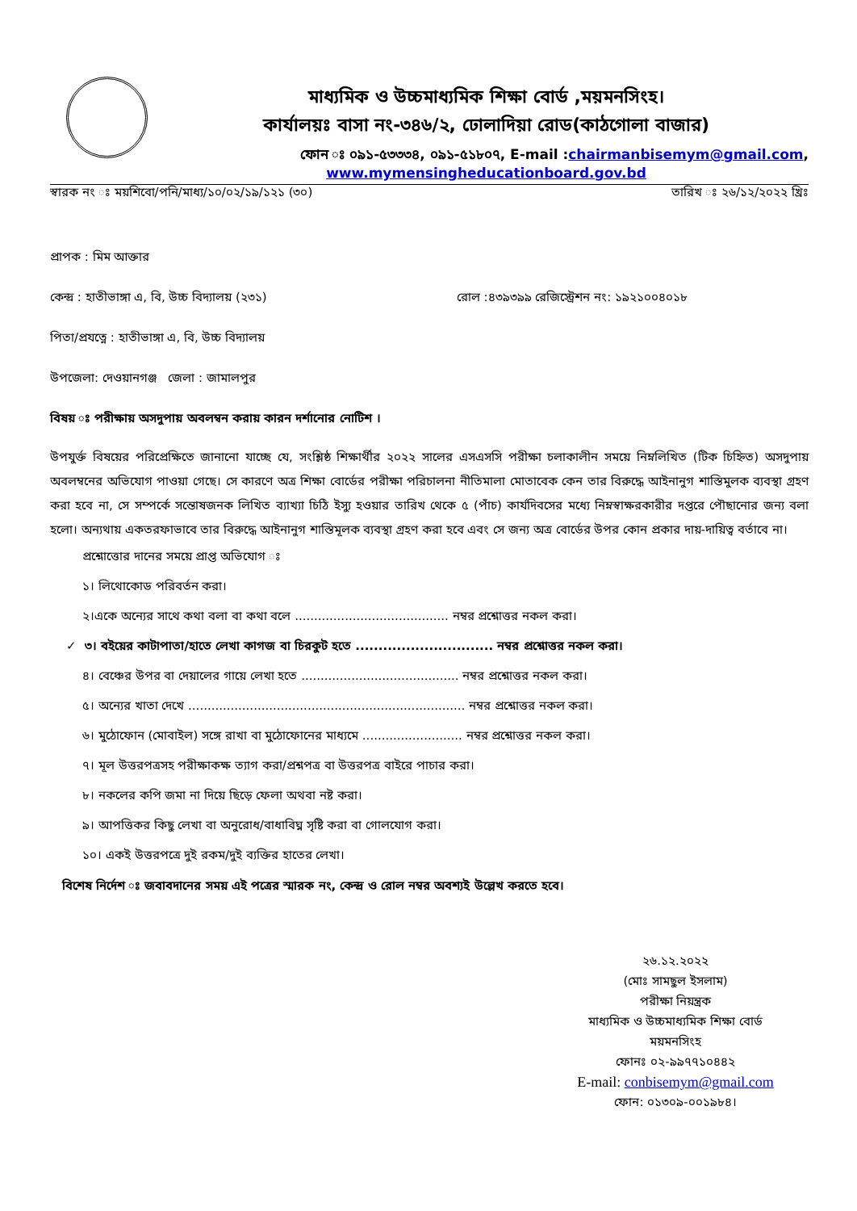মাধ্যমিক ও উচ্চমাধ্যমিক শিক্ষা বোর্ড ,ময়মনসিংহ।
কার্যালয়ঃ বাসা নং-৩৪৬/২, ঢোলাদিয়া রোড(কাঠগোলা বাজার)
ফোন ঃ ০৯১-৫৩৩৩৪, ০৯১-৫১৮০৭, E-mail :chairmanbisemym@gmail.com,
www.mymensingheducationboard.gov.bd
স্বারক নং ঃ ময়শিবো/পনি/মাধ্য/১০/০২/১৯/১২১ (৩০) তারিখ ঃ ২৬/১২/২০২২ খ্রিঃ
প্রাপক : মিম আক্তার
কেন্দ্র : হাতীভাঙ্গা এ, বি, উচ্চ বিদ্যালয় (২৩১) রোল :৪৩৯৩৯৯ রেজিস্ট্রেশন নং: ১৯২১০০৪০১৮
পিতা/প্রযত্নে : হাতীভাঙ্গা এ, বি, উচ্চ বিদ্যালয়
উপজেলা: দেওয়ানগঞ্জ জেলা : জামালপুর
বিষয় ঃ পরীক্ষায় অসদুপায় অবলম্বন করায় কারন দর্শানোর নোটিশ ।
উপযুর্ক্ত বিষয়ের পরিপ্রেক্ষিতে জানানো যাচ্ছে যে, সংশ্লিষ্ঠ শিক্ষার্থীর ২০২২ সালের এসএসসি পরীক্ষা চলাকালীন সময়ে নিম্নলিখিত (টিক চিহ্নিত) অসদুপায় অবলম্বনের অভিযোগ পাওয়া গেছে। সে কারণে অত্র শিক্ষা বোর্ডের পরীক্ষা পরিচালনা নীতিমালা মোতাবেক কেন তার বিরুদ্ধে আইনানুগ শাস্তিমুলক ব্যবস্থা গ্রহণ করা হবে না, সে সম্পর্কে সন্তোষজনক লিখিত ব্যাখ্যা চিঠি ইস্যু হওয়ার তারিখ থেকে ৫ (পাঁচ) কার্যদিবসের মধ্যে নিম্নস্বাক্ষরকারীর দপ্তরে পৌছানোর জন্য বলা হলো। অন্যথায় একতরফাভাবে তার বিরুদ্ধে আইনানুগ শাস্তিমূলক ব্যবস্থা গ্রহণ করা হবে এবং সে জন্য অত্র বোর্ডের উপর কোন প্রকার দায়-দায়িত্ব বর্তাবে না।
প্রশ্নোত্তোর দানের সময়ে প্রাপ্ত অভিযোগ ঃ
১। লিথোকোড পরিবর্তন করা।
২।একে অন্যের সাথে কথা বলা বা কথা বলে ........................................ নম্বর প্রশ্নোত্তর নকল করা।
✓ ৩। বইয়ের কাটাপাতা/হাতে লেখা কাগজ বা চিরকুট হতে .............................. নম্বর প্রশ্নোত্তর নকল করা।
৪। বেঞ্চের উপর বা দেয়ালের গায়ে লেখা হতে ......................................... নম্বর প্রশ্নোত্তর নকল করা।
৫। অন্যের খাতা দেখে ........................................................................ নম্বর প্রশ্নোত্তর নকল করা।
৬। মুঠোফোন (মোবাইল) সঙ্গে রাখা বা মুঠোফোনের মাধ্যমে .......................... নম্বর প্রশ্নোত্তর নকল করা।
৭। মূল উত্তরপত্রসহ পরীক্ষাকক্ষ ত্যাগ করা/প্রশ্নপত্র বা উত্তরপত্র বাইরে পাচার করা।
৮। নকলের কপি জমা না দিয়ে ছিড়ে ফেলা অথবা নষ্ট করা।
৯। আপত্তিকর কিছু লেখা বা অনুরোধ/বাধাবিঘ্ন সৃষ্টি করা বা গোলযোগ করা।
১০। একই উত্তরপত্রে দুই রকম/দুই ব্যক্তির হাতের লেখা।
বিশেষ নির্দেশ ঃ জবাবদানের সময় এই পত্রের স্মারক নং, কেন্দ্র ও রোল নম্বর অবশ্যই উল্লেখ করতে হবে।
২৬.১২.২০২২
(মোঃ সামছুল ইসলাম)
পরীক্ষা নিয়ন্ত্রক
মাধ্যমিক ও উচ্চমাধ্যমিক শিক্ষা বোর্ড
ময়মনসিংহ
ফোনঃ ০২-৯৯৭৭১০৪৪২
E-mail: conbisemym@gmail.com
ফোন: ০১৩০৯-০০১৯৮৪।